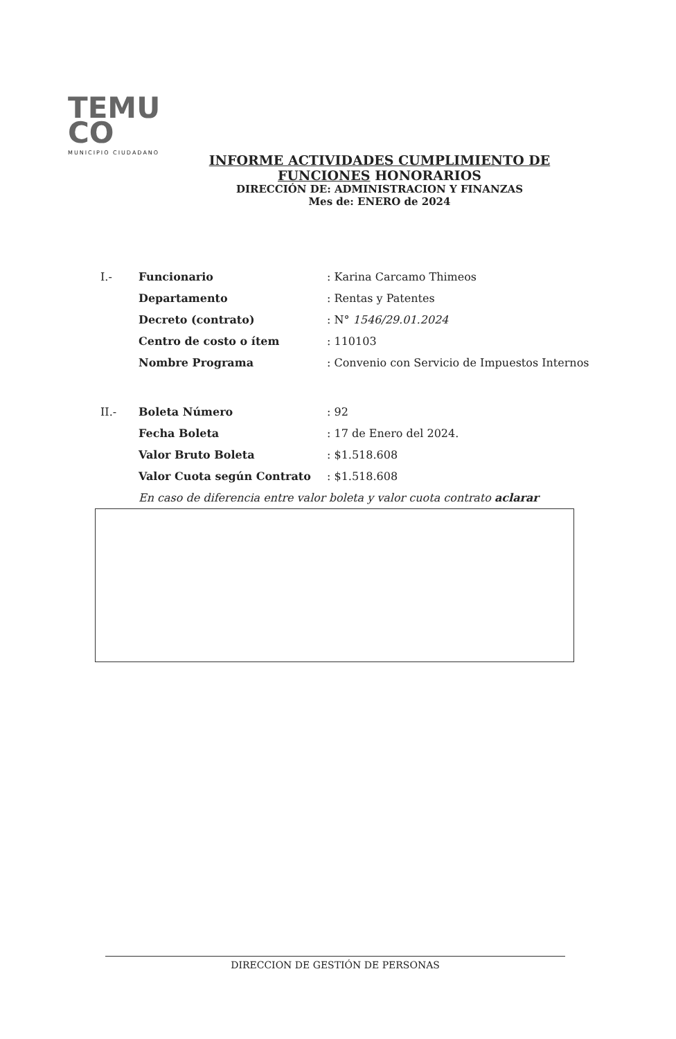TEMU
CO
MUNICIPIO CIUDADANO
INFORME ACTIVIDADES CUMPLIMIENTO DE
FUNCIONES HONORARIOS
DIRECCIÓN DE: ADMINISTRACION Y FINANZAS
Mes de: ENERO de 2024
I.- Funcionario: Karina Carcamo Thimeos
Departamento: Rentas y Patentes
Decreto (contrato): N° 1546/29.01.2024
Centro de costo o ítem: 110103
Nombre Programa: Convenio con Servicio de Impuestos Internos
II.- Boleta Número: 92
Fecha Boleta: 17 de Enero del 2024.
Valor Bruto Boleta: $1.518.608
Valor Cuota según Contrato: $1.518.608
En caso de diferencia entre valor boleta y valor cuota contrato aclarar
DIRECCION DE GESTIÓN DE PERSONAS